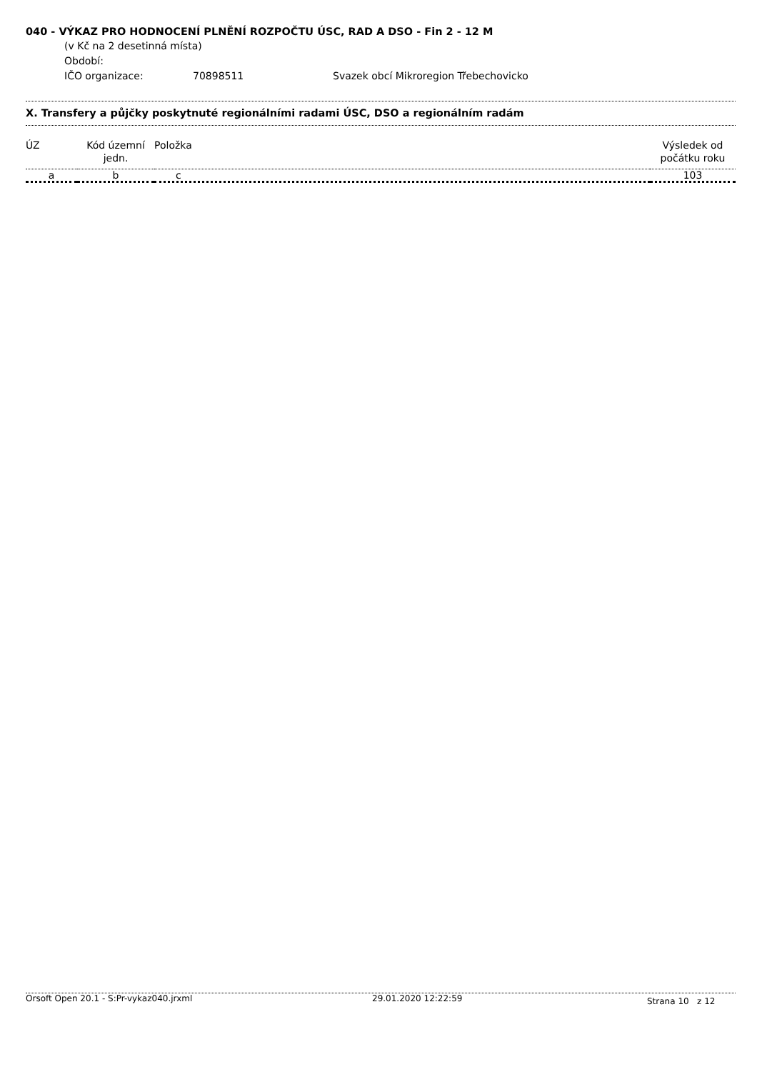040 - VÝKAZ PRO HODNOCENÍ PLNĚNÍ ROZPOČTU ÚSC, RAD A DSO - Fin 2 - 12 M
(v Kč na 2 desetinná místa)
Období:
IČO organizace: 70898511 Svazek obcí Mikroregion Třebechovicko
X. Transfery a půjčky poskytnuté regionálními radami ÚSC, DSO a regionálním radám
| ÚZ | Kód územní jedn. | Položka | Výsledek od počátku roku |
| --- | --- | --- | --- |
| a | b | c | 103 |
Orsoft Open 20.1 - S:Pr-vykaz040.jrxml 29.01.2020 12:22:59 Strana 10 z 12